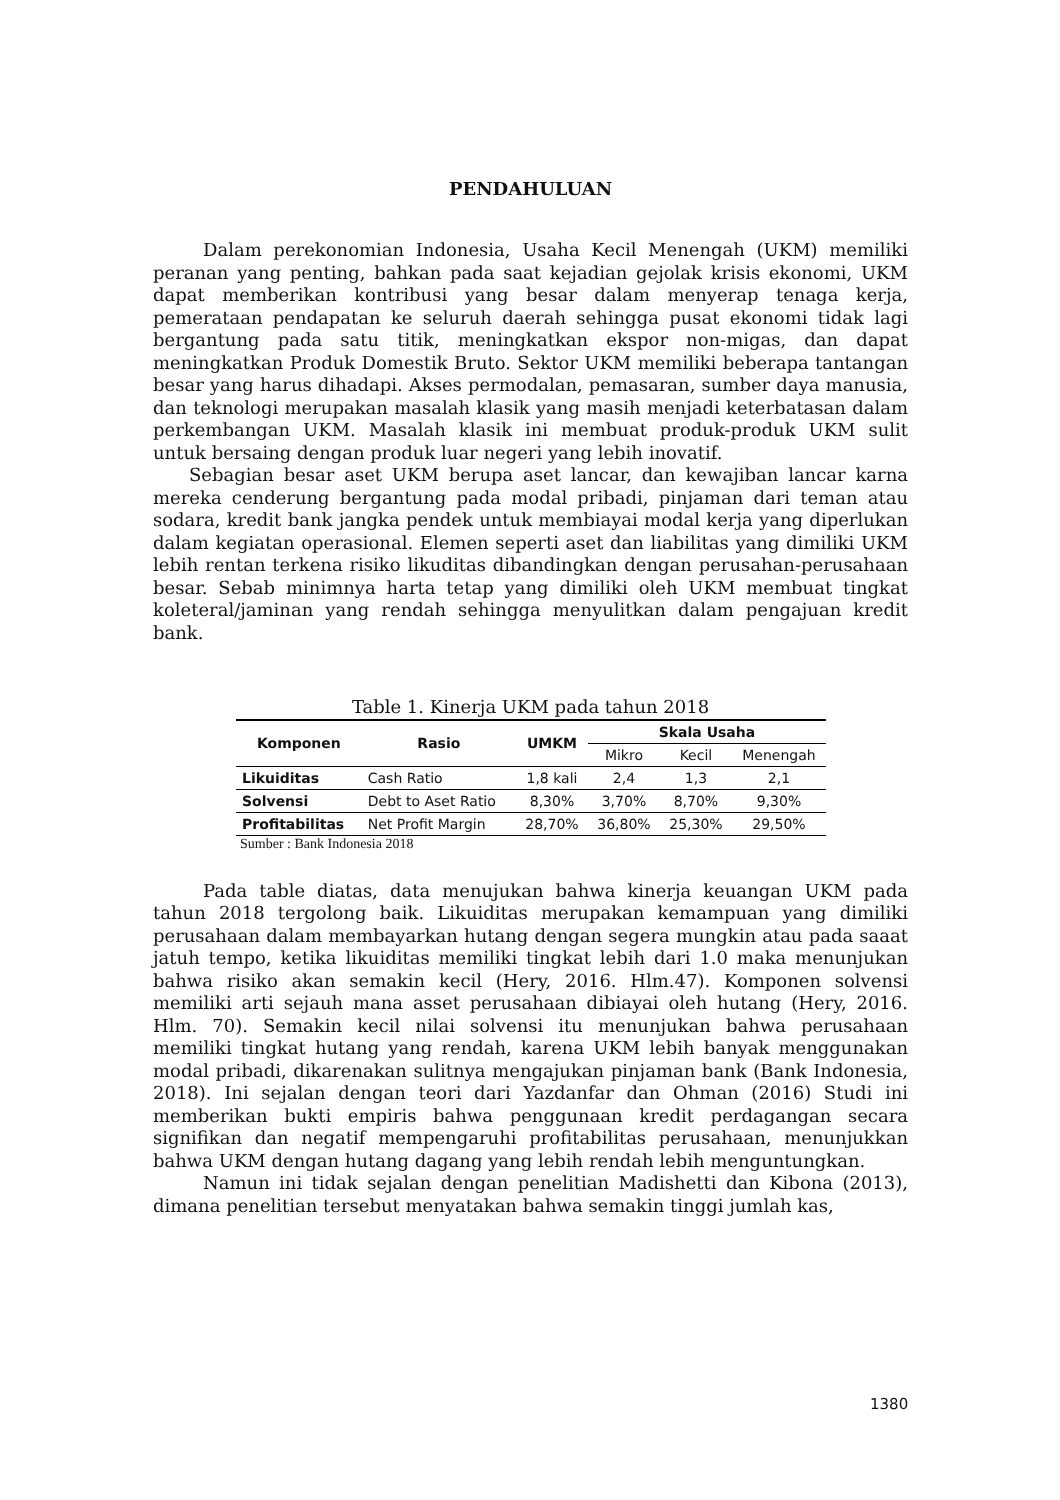PENDAHULUAN
Dalam perekonomian Indonesia, Usaha Kecil Menengah (UKM) memiliki peranan yang penting, bahkan pada saat kejadian gejolak krisis ekonomi, UKM dapat memberikan kontribusi yang besar dalam menyerap tenaga kerja, pemerataan pendapatan ke seluruh daerah sehingga pusat ekonomi tidak lagi bergantung pada satu titik, meningkatkan ekspor non-migas, dan dapat meningkatkan Produk Domestik Bruto. Sektor UKM memiliki beberapa tantangan besar yang harus dihadapi. Akses permodalan, pemasaran, sumber daya manusia, dan teknologi merupakan masalah klasik yang masih menjadi keterbatasan dalam perkembangan UKM. Masalah klasik ini membuat produk-produk UKM sulit untuk bersaing dengan produk luar negeri yang lebih inovatif.
Sebagian besar aset UKM berupa aset lancar, dan kewajiban lancar karna mereka cenderung bergantung pada modal pribadi, pinjaman dari teman atau sodara, kredit bank jangka pendek untuk membiayai modal kerja yang diperlukan dalam kegiatan operasional. Elemen seperti aset dan liabilitas yang dimiliki UKM lebih rentan terkena risiko likuditas dibandingkan dengan perusahan-perusahaan besar. Sebab minimnya harta tetap yang dimiliki oleh UKM membuat tingkat koleteral/jaminan yang rendah sehingga menyulitkan dalam pengajuan kredit bank.
Table 1. Kinerja UKM pada tahun 2018
| Komponen | Rasio | UMKM | Skala Usaha | | |
| --- | --- | --- | --- | --- | --- |
| | | | Mikro | Kecil | Menengah |
| Likuiditas | Cash Ratio | 1,8 kali | 2,4 | 1,3 | 2,1 |
| Solvensi | Debt to Aset Ratio | 8,30% | 3,70% | 8,70% | 9,30% |
| Profitabilitas | Net Profit Margin | 28,70% | 36,80% | 25,30% | 29,50% |
Sumber : Bank Indonesia 2018
Pada table diatas, data menujukan bahwa kinerja keuangan UKM pada tahun 2018 tergolong baik. Likuiditas merupakan kemampuan yang dimiliki perusahaan dalam membayarkan hutang dengan segera mungkin atau pada saaat jatuh tempo, ketika likuiditas memiliki tingkat lebih dari 1.0 maka menunjukan bahwa risiko akan semakin kecil (Hery, 2016. Hlm.47). Komponen solvensi memiliki arti sejauh mana asset perusahaan dibiayai oleh hutang (Hery, 2016. Hlm. 70). Semakin kecil nilai solvensi itu menunjukan bahwa perusahaan memiliki tingkat hutang yang rendah, karena UKM lebih banyak menggunakan modal pribadi, dikarenakan sulitnya mengajukan pinjaman bank (Bank Indonesia, 2018). Ini sejalan dengan teori dari Yazdanfar dan Ohman (2016) Studi ini memberikan bukti empiris bahwa penggunaan kredit perdagangan secara signifikan dan negatif mempengaruhi profitabilitas perusahaan, menunjukkan bahwa UKM dengan hutang dagang yang lebih rendah lebih menguntungkan.
Namun ini tidak sejalan dengan penelitian Madishetti dan Kibona (2013), dimana penelitian tersebut menyatakan bahwa semakin tinggi jumlah kas,
1380